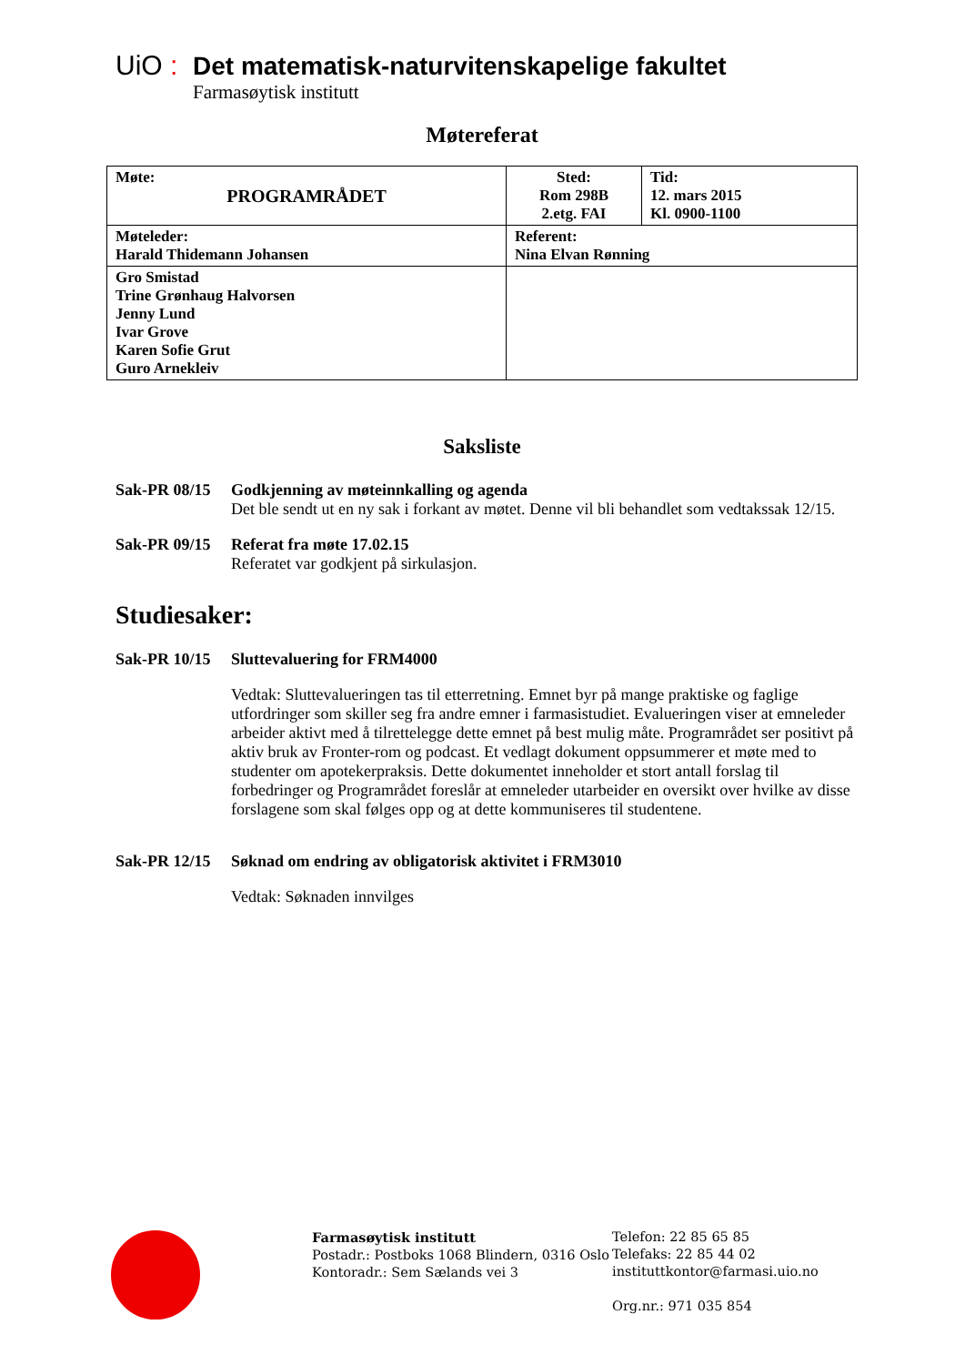UiO : Det matematisk-naturvitenskapelige fakultet
Farmasøytisk institutt
Møtereferat
| Møte: PROGRAMRÅDET | Sted: Rom 298B 2.etg. FAI | Tid: 12. mars 2015 Kl. 0900-1100 |
| Møteleder: Harald Thidemann Johansen | Referent: Nina Elvan Rønning | |
| Gro Smistad Trine Grønhaug Halvorsen Jenny Lund Ivar Grove Karen Sofie Grut Guro Arnekleiv | | |
Saksliste
Sak-PR 08/15
Godkjenning av møteinnkalling og agenda
Det ble sendt ut en ny sak i forkant av møtet. Denne vil bli behandlet som vedtakssak 12/15.
Sak-PR 09/15
Referat fra møte 17.02.15
Referatet var godkjent på sirkulasjon.
Studiesaker:
Sak-PR 10/15
Sluttevaluering for FRM4000
Vedtak: Sluttevalueringen tas til etterretning. Emnet byr på mange praktiske og faglige utfordringer som skiller seg fra andre emner i farmasistudiet. Evalueringen viser at emneleder arbeider aktivt med å tilrettelegge dette emnet på best mulig måte. Programrådet ser positivt på aktiv bruk av Fronter-rom og podcast. Et vedlagt dokument oppsummerer et møte med to studenter om apotekerpraksis. Dette dokumentet inneholder et stort antall forslag til forbedringer og Programrådet foreslår at emneleder utarbeider en oversikt over hvilke av disse forslagene som skal følges opp og at dette kommuniseres til studentene.
Sak-PR 12/15
Søknad om endring av obligatorisk aktivitet i FRM3010
Vedtak: Søknaden innvilges
Farmasøytisk institutt
Postadr.: Postboks 1068 Blindern, 0316 Oslo
Kontoradr.: Sem Sælands vei 3
Telefon: 22 85 65 85
Telefaks: 22 85 44 02
instituttkontor@farmasi.uio.no
Org.nr.: 971 035 854